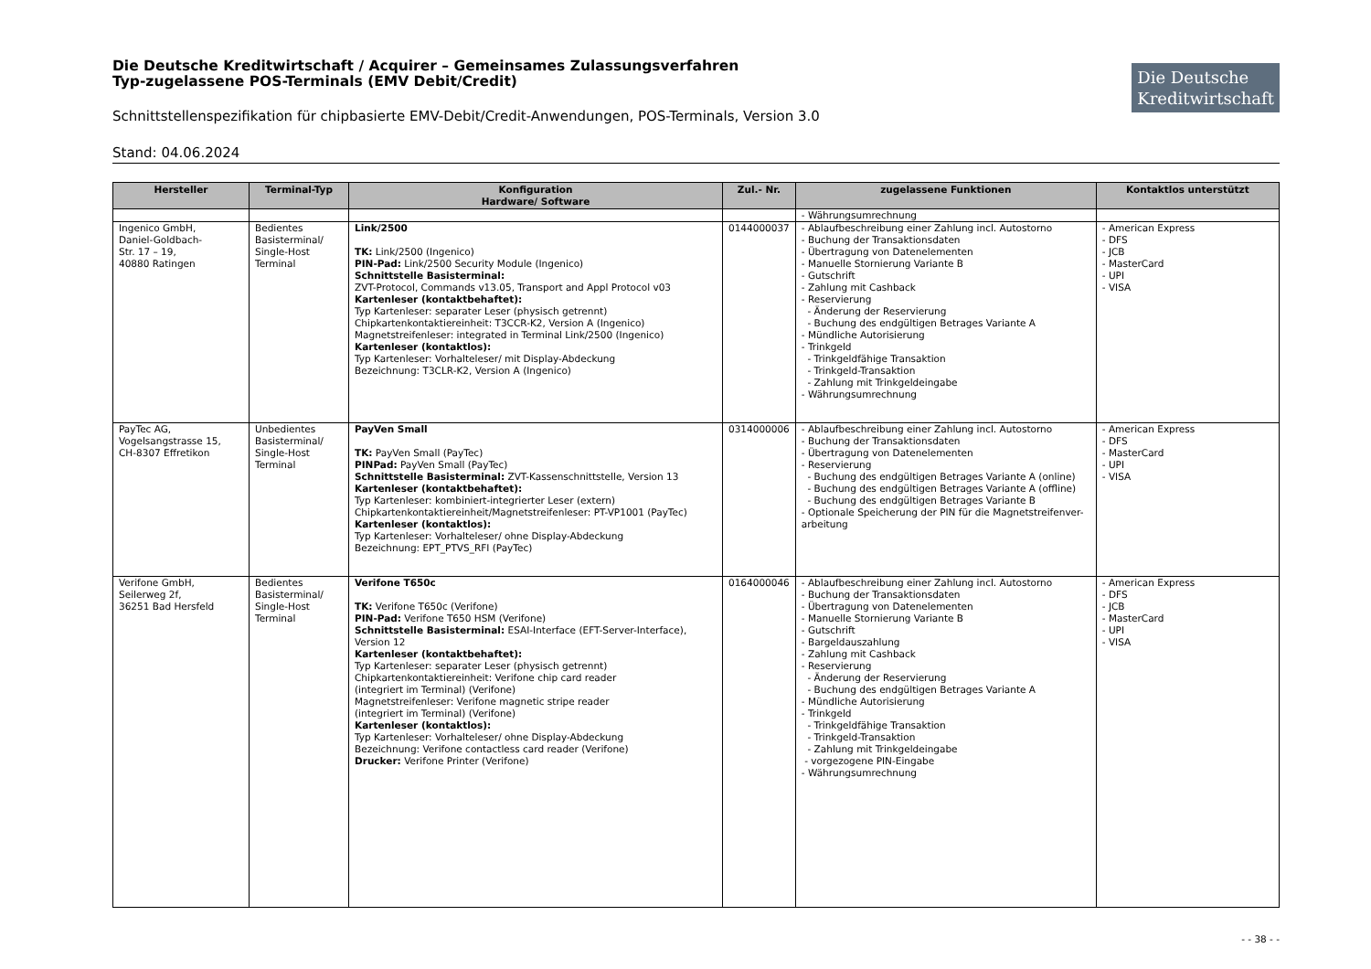Die Deutsche Kreditwirtschaft / Acquirer – Gemeinsames Zulassungsverfahren
Typ-zugelassene POS-Terminals (EMV Debit/Credit)
Die Deutsche
Kreditwirtschaft
Schnittstellenspezifikation für chipbasierte EMV-Debit/Credit-Anwendungen, POS-Terminals, Version 3.0
Stand: 04.06.2024
| Hersteller | Terminal-Typ | Konfiguration Hardware/ Software | Zul.- Nr. | zugelassene Funktionen | Kontaktlos unterstützt |
| --- | --- | --- | --- | --- | --- |
| | | | | - Währungsumrechnung | |
| Ingenico GmbH, Daniel-Goldbach- Str. 17 – 19, 40880 Ratingen | Bedientes Basisterminal/ Single-Host Terminal | Link/2500 TK: Link/2500 (Ingenico) PIN-Pad: Link/2500 Security Module (Ingenico) Schnittstelle Basisterminal: ZVT-Protocol, Commands v13.05, Transport and Appl Protocol v03 Kartenleser (kontaktbehaftet): Typ Kartenleser: separater Leser (physisch getrennt) Chipkartenkontaktiereinheit: T3CCR-K2, Version A (Ingenico) Magnetstreifenleser: integrated in Terminal Link/2500 (Ingenico) Kartenleser (kontaktlos): Typ Kartenleser: Vorhalteleser/ mit Display-Abdeckung Bezeichnung: T3CLR-K2, Version A (Ingenico) | 0144000037 | - Ablaufbeschreibung einer Zahlung incl. Autostorno - Buchung der Transaktionsdaten - Übertragung von Datenelementen - Manuelle Stornierung Variante B - Gutschrift - Zahlung mit Cashback - Reservierung - Änderung der Reservierung - Buchung des endgültigen Betrages Variante A - Mündliche Autorisierung - Trinkgeld - Trinkgeldfähige Transaktion - Trinkgeld-Transaktion - Zahlung mit Trinkgeldeingabe - Währungsumrechnung | - American Express - DFS - JCB - MasterCard - UPI - VISA |
| PayTec AG, Vogelsangstrasse 15, CH-8307 Effretikon | Unbedientes Basisterminal/ Single-Host Terminal | PayVen Small TK: PayVen Small (PayTec) PINPad: PayVen Small (PayTec) Schnittstelle Basisterminal: ZVT-Kassenschnittstelle, Version 13 Kartenleser (kontaktbehaftet): Typ Kartenleser: kombiniert-integrierter Leser (extern) Chipkartenkontaktiereinheit/Magnetstreifenleser: PT-VP1001 (PayTec) Kartenleser (kontaktlos): Typ Kartenleser: Vorhalteleser/ ohne Display-Abdeckung Bezeichnung: EPT_PTVS_RFI (PayTec) | 0314000006 | - Ablaufbeschreibung einer Zahlung incl. Autostorno - Buchung der Transaktionsdaten - Übertragung von Datenelementen - Reservierung - Buchung des endgültigen Betrages Variante A (online) - Buchung des endgültigen Betrages Variante A (offline) - Buchung des endgültigen Betrages Variante B - Optionale Speicherung der PIN für die Magnetstreifenver-arbeitung | - American Express - DFS - MasterCard - UPI - VISA |
| Verifone GmbH, Seilerweg 2f, 36251 Bad Hersfeld | Bedientes Basisterminal/ Single-Host Terminal | Verifone T650c TK: Verifone T650c (Verifone) PIN-Pad: Verifone T650 HSM (Verifone) Schnittstelle Basisterminal: ESAI-Interface (EFT-Server-Interface), Version 12 Kartenleser (kontaktbehaftet): Typ Kartenleser: separater Leser (physisch getrennt) Chipkartenkontaktiereinheit: Verifone chip card reader (integriert im Terminal) (Verifone) Magnetstreifenleser: Verifone magnetic stripe reader (integriert im Terminal) (Verifone) Kartenleser (kontaktlos): Typ Kartenleser: Vorhalteleser/ ohne Display-Abdeckung Bezeichnung: Verifone contactless card reader (Verifone) Drucker: Verifone Printer (Verifone) | 0164000046 | - Ablaufbeschreibung einer Zahlung incl. Autostorno - Buchung der Transaktionsdaten - Übertragung von Datenelementen - Manuelle Stornierung Variante B - Gutschrift - Bargeldauszahlung - Zahlung mit Cashback - Reservierung - Änderung der Reservierung - Buchung des endgültigen Betrages Variante A - Mündliche Autorisierung - Trinkgeld - Trinkgeldfähige Transaktion - Trinkgeld-Transaktion - Zahlung mit Trinkgeldeingabe - vorgezogene PIN-Eingabe - Währungsumrechnung | - American Express - DFS - JCB - MasterCard - UPI - VISA |
- - 38 - -